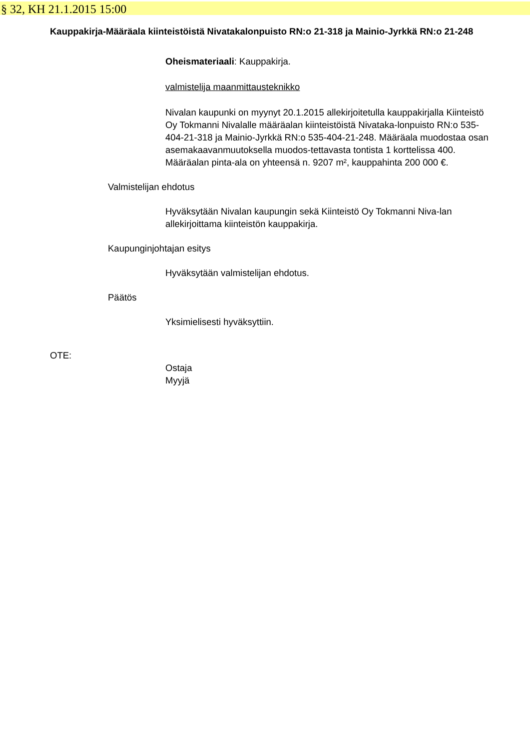§ 32, KH 21.1.2015 15:00
Kauppakirja-Määräala kiinteistöistä Nivatakalonpuisto RN:o 21-318 ja Mainio-Jyrkkä RN:o 21-248
Oheismateriaali: Kauppakirja.
valmistelija maanmittausteknikko
Nivalan kaupunki on myynyt 20.1.2015 allekirjoitetulla kauppakirjalla Kiinteistö Oy Tokmanni Nivalalle määräalan kiinteistöistä Nivataka-lonpuisto RN:o 535-404-21-318 ja Mainio-Jyrkkä RN:o 535-404-21-248. Määräala muodostaa osan asemakaavanmuutoksella muodos-tettavasta tontista 1 korttelissa 400.
Määräalan pinta-ala on yhteensä n. 9207 m², kauppahinta 200 000 €.
Valmistelijan ehdotus
Hyväksytään Nivalan kaupungin sekä Kiinteistö Oy Tokmanni Niva-lan allekirjoittama kiinteistön kauppakirja.
Kaupunginjohtajan esitys
Hyväksytään valmistelijan ehdotus.
Päätös
Yksimielisesti hyväksyttiin.
OTE:
Ostaja
Myyjä